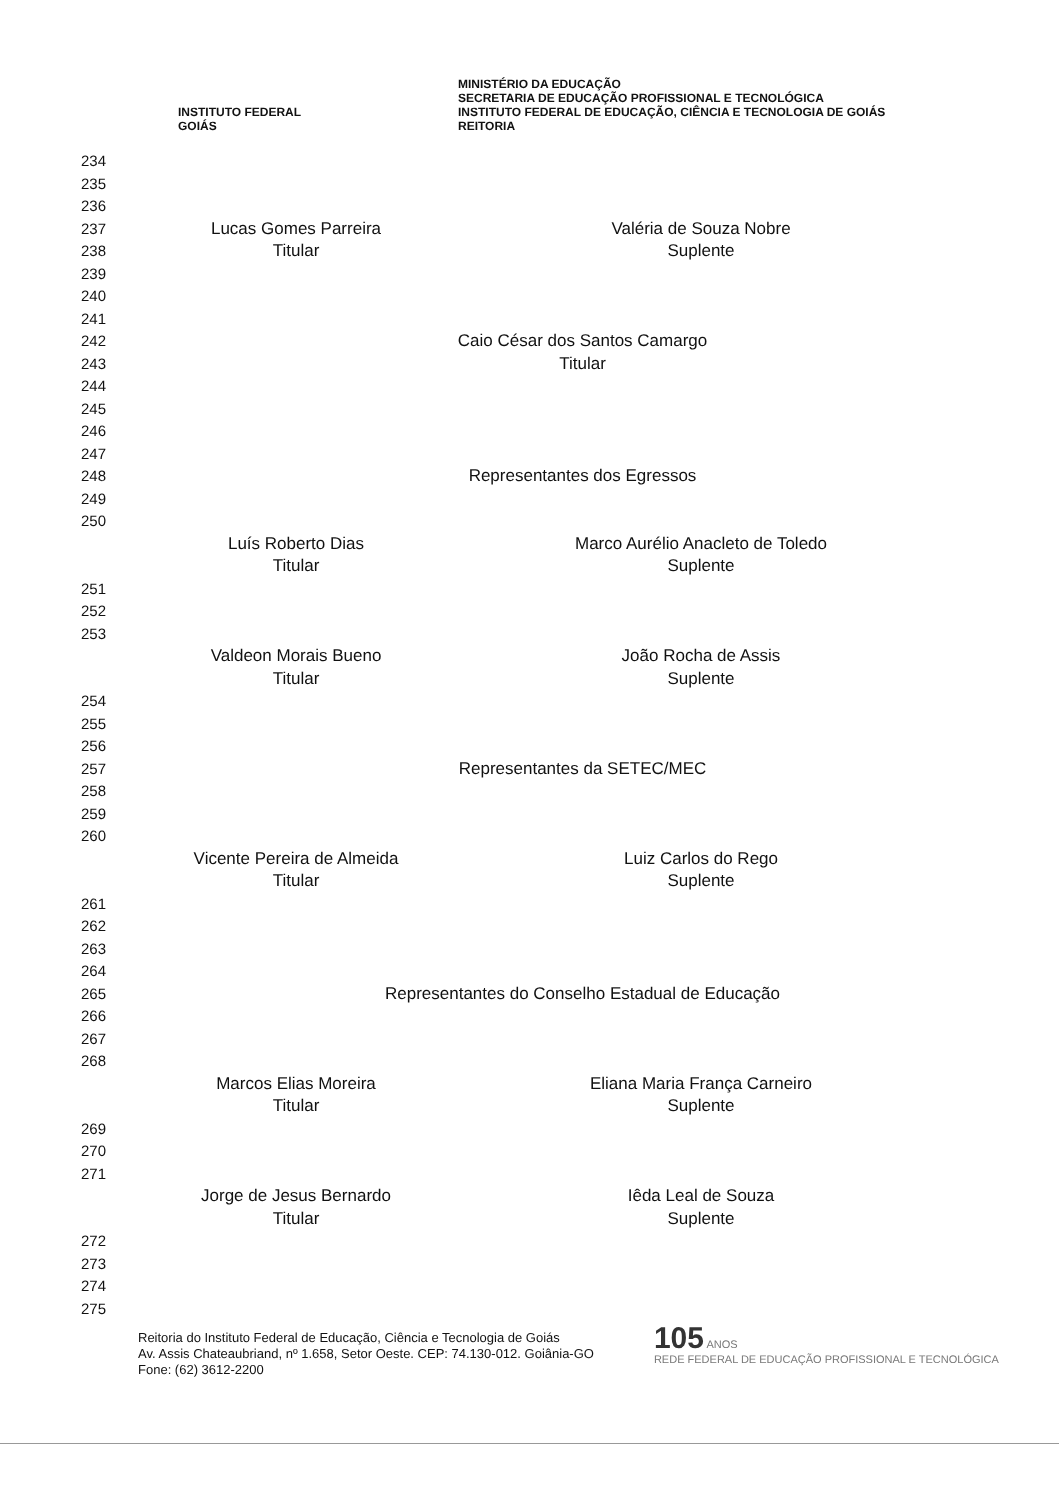INSTITUTO FEDERAL
GOIÁS
MINISTÉRIO DA EDUCAÇÃO
SECRETARIA DE EDUCAÇÃO PROFISSIONAL E TECNOLÓGICA
INSTITUTO FEDERAL DE EDUCAÇÃO, CIÊNCIA E TECNOLOGIA DE GOIÁS
REITORIA
234
235
236
237 Lucas Gomes Parreira Valéria de Souza Nobre
238 Titular Suplente
239
240
241
242 Caio César dos Santos Camargo
243 Titular
244
245
246
247
248 Representantes dos Egressos
249
250
Luís Roberto Dias Marco Aurélio Anacleto de Toledo
Titular Suplente
251
252
253
Valdeon Morais Bueno João Rocha de Assis
Titular Suplente
254
255
256
257 Representantes da SETEC/MEC
258
259
260
Vicente Pereira de Almeida Luiz Carlos do Rego
Titular Suplente
261
262
263
264
265 Representantes do Conselho Estadual de Educação
266
267
268
Marcos Elias Moreira Eliana Maria França Carneiro
Titular Suplente
269
270
271
Jorge de Jesus Bernardo Iêda Leal de Souza
Titular Suplente
272
273
274
275
Reitoria do Instituto Federal de Educação, Ciência e Tecnologia de Goiás
Av. Assis Chateaubriand, nº 1.658, Setor Oeste. CEP: 74.130-012. Goiânia-GO
Fone: (62) 3612-2200
105 ANOS
REDE FEDERAL DE EDUCAÇÃO PROFISSIONAL E TECNOLÓGICA